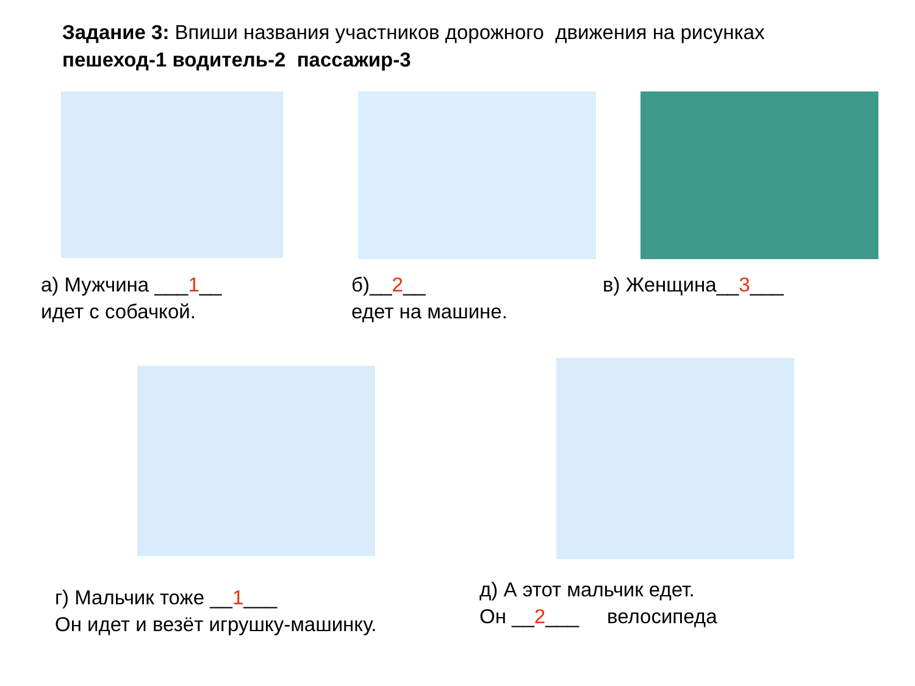Задание 3: Впиши названия участников дорожного движения на рисунках
пешеход-1 водитель-2 пассажир-3
а) Мужчина ___1__
идет с собачкой.
б)__2__
едет на машине.
в) Женщина__3___
г) Мальчик тоже __1___
Он идет и везёт игрушку-машинку.
д) А этот мальчик едет.
Он __2___ велосипеда